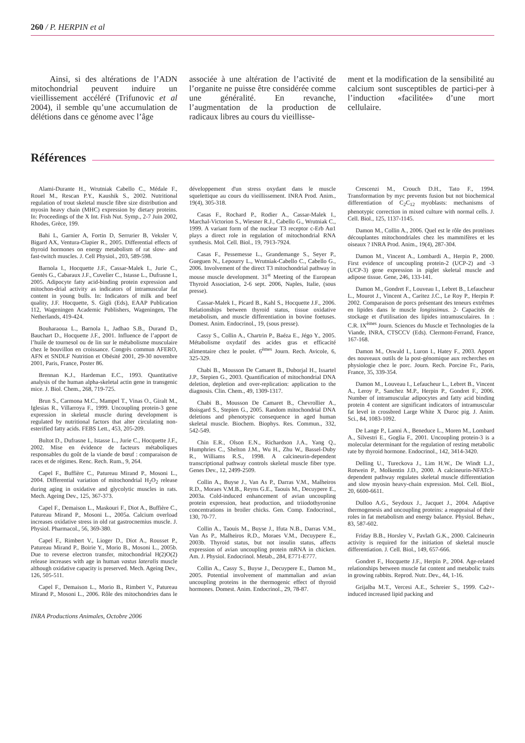260 / P. HERPIN et al
Ainsi, si des altérations de l’ADN mitochondrial peuvent induire un vieillissement accéléré (Trifunovic et al 2004), il semble qu’une accumulation de délétions dans ce génome avec l’âge
associée à une altération de l’activité de l’organite ne puisse être considérée comme une généralité. En revanche, l’augmentation de la production de radicaux libres au cours du vieillisse-
ment et la modification de la sensibilité au calcium sont susceptibles de partici-per à l’induction «facilitée» d’une mort cellulaire.
Références
Alami-Durante H., Wrutniak Cabello C., Médale F., Rouel M., Rescan P.Y., Kaushik S., 2002. Nutritional regulation of trout skeletal muscle fibre size distribution and myosin heavy chain (MHC) expression by dietary proteins. In: Proceedings of the X Int. Fish Nut. Symp., 2-7 Juin 2002, Rhodes, Grèce, 199.
Bahi L, Garnier A, Fortin D, Serrurier B, Veksler V, Bigard AX, Ventura-Clapier R., 2005. Differential effects of thyroid hormones on energy metabolism of rat slow- and fast-twitch muscles. J. Cell Physiol., 203, 589-598.
Barnola I., Hocquette J.F., Cassar-Malek I., Jurie C., Gentès G., Cabaraux J.F., Cuvelier C., Istasse L., Dufrasne I., 2005. Adipocyte fatty acid-binding protein expression and mitochon-drial activity as indicators of intramuscular fat content in young bulls. In: Indicators of milk and beef quality, J.F. Hocquette, S. Gigli (Eds), EAAP Publication 112, Wageningen Academic Publishers, Wageningen, The Netherlands, 419-424.
Bouharaoua L., Barnola I., Jadhao S.B., Durand D., Bauchart D., Hocquette J.F., 2001. Influence de l’apport de l’huile de tournesol ou de lin sur le métabolisme musculaire chez le bouvillon en croissance. Congrès commun AFERO, AFN et SNDLF Nutrition et Obésité 2001, 29-30 novembre 2001, Paris, France, Poster 86.
Brennan K.J., Hardeman E.C., 1993. Quantitative analysis of the human alpha-skeletal actin gene in transgenic mice. J. Biol. Chem., 268, 719-725.
Brun S., Carmona M.C., Mampel T., Vinas O., Giralt M., Iglesias R., Villarroya F., 1999. Uncoupling protein-3 gene expression in skeletal muscle during development is regulated by nutritional factors that alter circulating non-esterified fatty acids. FEBS Lett., 453, 205-209.
Bultot D., Dufrasne I., Istasse L., Jurie C., Hocquette J.F., 2002. Mise en évidence de facteurs métaboliques responsables du goût de la viande de bœuf : comparaison de races et de régimes. Renc. Rech. Rum., 9, 264.
Capel F., Buffière C., Patureau Mirand P., Mosoni L., 2004. Differential variation of mitochondrial H<sub>2</sub>O<sub>2</sub> release during aging in oxidative and glycolytic muscles in rats. Mech. Ageing Dev., 125, 367-373.
Capel F., Demaison L., Maskouri F., Diot A., Buffière C., Patureau Mirand P., Mosoni L., 2005a. Calcium overload increases oxidative stress in old rat gastrocnemius muscle. J. Physiol. Pharmacol., 56, 369-380.
Capel F., Rimbert V., Lioger D., Diot A., Rousset P., Patureau Mirand P., Boirie Y., Morio B., Mosoni L., 2005b. Due to reverse electron transfer, mitochondrial H(2)O(2) release increases with age in human vastus lateralis muscle although oxidative capacity is preserved. Mech. Ageing Dev., 126, 505-511.
Capel F., Demaison L., Morio B., Rimbert V., Patureau Mirand P., Mosoni L., 2006. Rôle des mitochondries dans le développement d'un stress oxydant dans le muscle squelettique au cours du vieillissement. INRA Prod. Anim., 19(4), 305-318.
Casas F., Rochard P., Rodier A., Cassar-Malek I., Marchal-Victorion S., Wiesner R.J., Cabello G., Wrutniak C., 1999. A variant form of the nuclear T3 receptor c-Erb Aα1 plays a direct role in regulation of mitochondrial RNA synthesis. Mol. Cell. Biol., 19, 7913-7924.
Casas F., Pessemesse L., Grandemange S., Seyer P., Gueguen N., Lepourry L., Wrutniak-Cabello C., Cabello G., 2006. Involvement of the direct T3 mitochondrial pathway in mouse muscle development. 31<sup>st</sup> Meeting of the European Thyroid Association, 2-6 sept. 2006, Naples, Italie, (sous presse).
Cassar-Malek I., Picard B., Kahl S., Hocquette J.F., 2006. Relationships between thyroid status, tissue oxidative metabolism, and muscle differentiation in bovine foetuses. Domest. Anim. Endocrinol., 19, (sous presse).
Cassy S., Collin A., Chartrin P., Baéza E., Jégo Y., 2005. Métabolisme oxydatif des acides gras et efficacité alimentaire chez le poulet. 6<sup>èmes</sup> Journ. Rech. Avicole, 6, 325-329.
Chabi B., Mousson De Camaret B., Duborjal H., Issartel J.P., Stepien G., 2003. Quantification of mitochondrial DNA deletion, depletion and over-replication: application to the diagnosis. Clin. Chem., 49, 1309-1317.
Chabi B., Mousson De Camaret B., Chevrollier A., Boisgard S., Stepien G., 2005. Random mitochondrial DNA deletions and phenotypic consequence in aged human skeletal muscle. Biochem. Biophys. Res. Commun., 332, 542-549.
Chin E.R., Olson E.N., Richardson J.A., Yang Q., Humphries C., Shelton J.M., Wu H., Zhu W., Bassel-Duby R., Williams R.S., 1998. A calcineurin-dependent transcriptional pathway controls skeletal muscle fiber type. Genes Dev., 12, 2499-2509.
Collin A., Buyse J., Van As P., Darras V.M., Malheiros R.D., Moraes V.M.B., Reyns G.E., Taouis M., Decuypere E., 2003a. Cold-induced enhancement of avian uncoupling protein expression, heat production, and triiodothyronine concentrations in broiler chicks. Gen. Comp. Endocrinol., 130, 70-77.
Collin A., Taouis M., Buyse J., Ifuta N.B., Darras V.M., Van As P., Malheiros R.D., Moraes V.M., Decuypere E., 2003b. Thyroid status, but not insulin status, affects expression of avian uncoupling protein mRNA in chicken. Am. J. Physiol. Endocrinol. Metab., 284, E771-E777.
Collin A., Cassy S., Buyse J., Decuypere E., Damon M., 2005. Potential involvement of mammalian and avian uncoupling proteins in the thermogenic effect of thyroid hormones. Domest. Anim. Endocrinol., 29, 78-87.
Crescenzi M., Crouch D.H., Tato F., 1994. Transformation by myc prevents fusion but not biochemical differentiation of C<sub>2</sub>C<sub>12</sub> myoblasts: mechanisms of phenotypic correction in mixed culture with normal cells. J. Cell. Biol., 125, 1137-1145.
Damon M., Collin A., 2006. Quel est le rôle des protéines découplantes mitochondriales chez les mammifères et les oiseaux ? INRA Prod. Anim., 19(4), 287-304.
Damon M., Vincent A., Lombardi A., Herpin P., 2000. First evidence of uncoupling protein-2 (UCP-2) and -3 (UCP-3) gene expression in piglet skeletal muscle and adipose tissue. Gene, 246, 133-141.
Damon M., Gondret F., Louveau I., Lebret B., Lefaucheur L., Mourot J., Vincent A., Caritez J.C., Le Roy P., Herpin P. 2002. Comparaison de porcs présentant des teneurs extrêmes en lipides dans le muscle longissimus. 2- Capacités de stockage et d'utilisation des lipides intramusculaires. In : C.R. IX<sup>èmes</sup> Journ. Sciences du Muscle et Technologies de la Viande, INRA, CTSCCV (Eds). Clermont-Ferrand, France, 167-168.
Damon M., Oswald I., Luron I., Hatey F., 2003. Apport des nouveaux outils de la post-génomique aux recherches en physiologie chez le porc. Journ. Rech. Porcine Fr., Paris, France, 35, 339-354.
Damon M., Louveau I., Lefaucheur L., Lebret B., Vincent A., Leroy P., Sanchez M.P., Herpin P., Gondret F., 2006. Number of intramuscular adipocytes and fatty acid binding protein 4 content are significant indicators of intramuscular fat level in crossbred Large White X Duroc pig. J. Anim. Sci., 84, 1083-1092.
De Lange P., Lanni A., Beneduce L., Moren M., Lombard A., Silvestri E., Goglia F., 2001. Uncoupling protein-3 is a molecular determinant for the regulation of resting metabolic rate by thyroid hormone. Endocrinol., 142, 3414-3420.
Delling U., Tureckova J., Lim H.W., De Windt L.J., Rotwein P., Molkentin J.D., 2000. A calcineurin-NFATc3-dependent pathway regulates skeletal muscle differentiation and slow myosin heavy-chain expression. Mol. Cell. Biol., 20, 6600-6611.
Dulloo A.G., Seydoux J., Jacquet J., 2004. Adaptive thermogenesis and uncoupling proteins: a reappraisal of their roles in fat metabolism and energy balance. Physiol. Behav., 83, 587-602.
Friday B.B., Horsley V., Pavlath G.K., 2000. Calcineurin activity is required for the initiation of skeletal muscle differentiation. J. Cell. Biol., 149, 657-666.
Gondret F., Hocquette J.F., Herpin P., 2004. Age-related relationships between muscle fat content and metabolic traits in growing rabbits. Reprod. Nutr. Dev., 44, 1-16.
Grijalba M.T., Vercesi A.E., Schreier S., 1999. Ca2+-induced increased lipid packing and
INRA Productions Animales, Octobre 2006